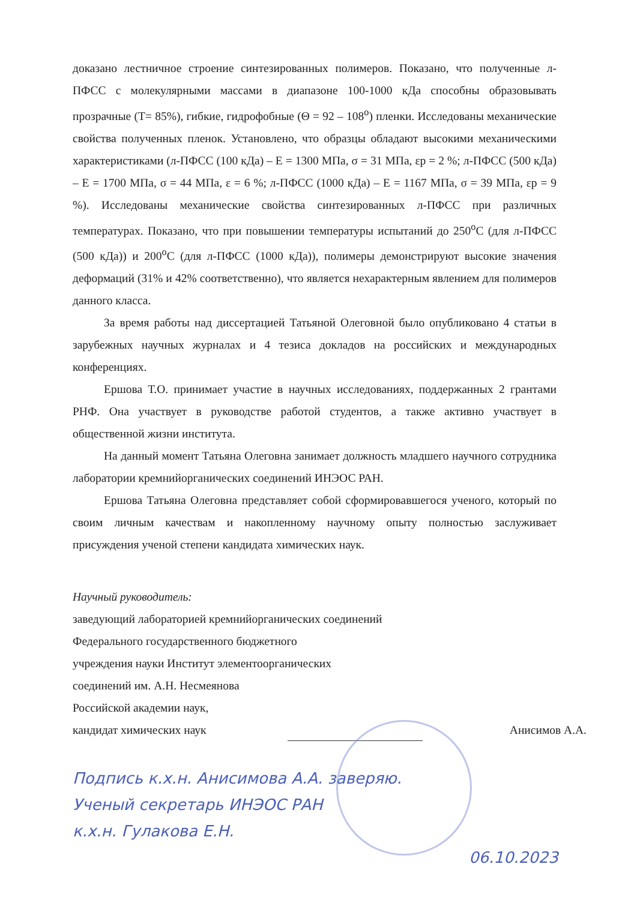доказано лестничное строение синтезированных полимеров. Показано, что полученные л-ПФСС с молекулярными массами в диапазоне 100-1000 кДа способны образовывать прозрачные (Т= 85%), гибкие, гидрофобные (Θ = 92 – 108<sup>о</sup>) пленки. Исследованы механические свойства полученных пленок. Установлено, что образцы обладают высокими механическими характеристиками (л-ПФСС (100 кДа) – Е = 1300 МПа, σ = 31 МПа, εр = 2 %; л-ПФСС (500 кДа) – Е = 1700 МПа, σ = 44 МПа, ε = 6 %; л-ПФСС (1000 кДа) – Е = 1167 МПа, σ = 39 МПа, εр = 9 %). Исследованы механические свойства синтезированных л-ПФСС при различных температурах. Показано, что при повышении температуры испытаний до 250<sup>о</sup>С (для л-ПФСС (500 кДа)) и 200<sup>о</sup>С (для л-ПФСС (1000 кДа)), полимеры демонстрируют высокие значения деформаций (31% и 42% соответственно), что является нехарактерным явлением для полимеров данного класса.
За время работы над диссертацией Татьяной Олеговной было опубликовано 4 статьи в зарубежных научных журналах и 4 тезиса докладов на российских и международных конференциях.
Ершова Т.О. принимает участие в научных исследованиях, поддержанных 2 грантами РНФ. Она участвует в руководстве работой студентов, а также активно участвует в общественной жизни института.
На данный момент Татьяна Олеговна занимает должность младшего научного сотрудника лаборатории кремнийорганических соединений ИНЭОС РАН.
Ершова Татьяна Олеговна представляет собой сформировавшегося ученого, который по своим личным качествам и накопленному научному опыту полностью заслуживает присуждения ученой степени кандидата химических наук.
Научный руководитель:
заведующий лабораторией кремнийорганических соединений
Федерального государственного бюджетного
учреждения науки Институт элементоорганических
соединений им. А.Н. Несмеянова
Российской академии наук,
кандидат химических наук Анисимов А.А.
Подпись к.х.н. Анисимова А.А. заверяю.
Ученый секретарь ИНЭОС РАН
к.х.н. Гулакова Е.Н.
06.10.2023